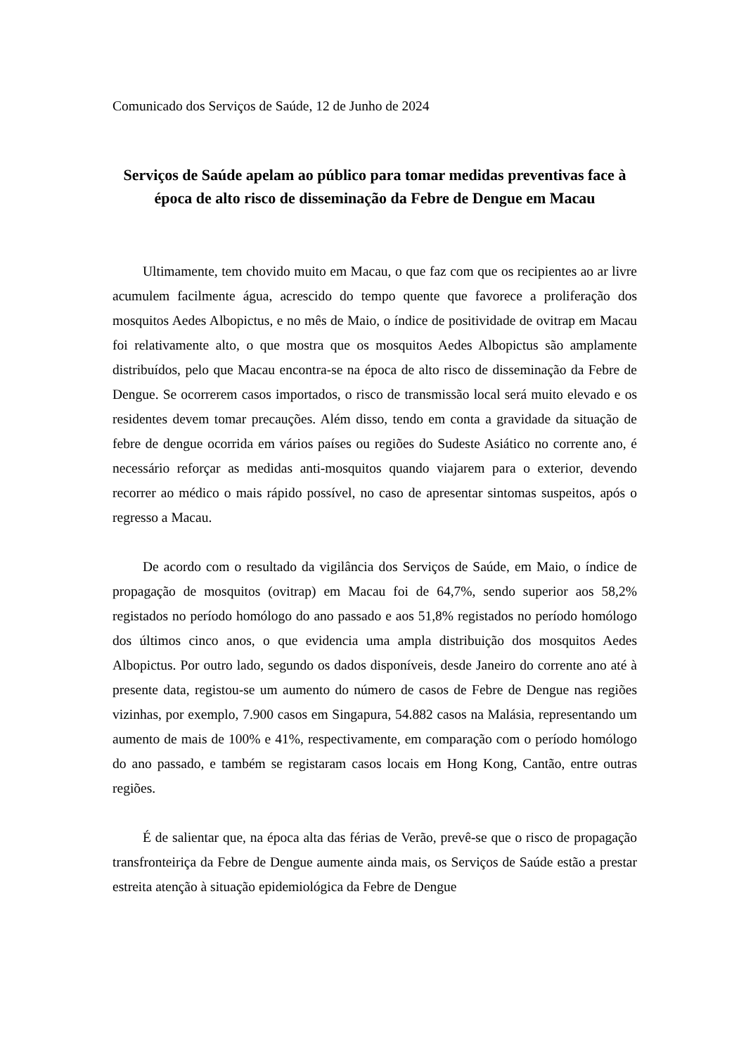Comunicado dos Serviços de Saúde, 12 de Junho de 2024
Serviços de Saúde apelam ao público para tomar medidas preventivas face à época de alto risco de disseminação da Febre de Dengue em Macau
Ultimamente, tem chovido muito em Macau, o que faz com que os recipientes ao ar livre acumulem facilmente água, acrescido do tempo quente que favorece a proliferação dos mosquitos Aedes Albopictus, e no mês de Maio, o índice de positividade de ovitrap em Macau foi relativamente alto, o que mostra que os mosquitos Aedes Albopictus são amplamente distribuídos, pelo que Macau encontra-se na época de alto risco de disseminação da Febre de Dengue. Se ocorrerem casos importados, o risco de transmissão local será muito elevado e os residentes devem tomar precauções. Além disso, tendo em conta a gravidade da situação de febre de dengue ocorrida em vários países ou regiões do Sudeste Asiático no corrente ano, é necessário reforçar as medidas anti-mosquitos quando viajarem para o exterior, devendo recorrer ao médico o mais rápido possível, no caso de apresentar sintomas suspeitos, após o regresso a Macau.
De acordo com o resultado da vigilância dos Serviços de Saúde, em Maio, o índice de propagação de mosquitos (ovitrap) em Macau foi de 64,7%, sendo superior aos 58,2% registados no período homólogo do ano passado e aos 51,8% registados no período homólogo dos últimos cinco anos, o que evidencia uma ampla distribuição dos mosquitos Aedes Albopictus. Por outro lado, segundo os dados disponíveis, desde Janeiro do corrente ano até à presente data, registou-se um aumento do número de casos de Febre de Dengue nas regiões vizinhas, por exemplo, 7.900 casos em Singapura, 54.882 casos na Malásia, representando um aumento de mais de 100% e 41%, respectivamente, em comparação com o período homólogo do ano passado, e também se registaram casos locais em Hong Kong, Cantão, entre outras regiões.
É de salientar que, na época alta das férias de Verão, prevê-se que o risco de propagação transfronteiriça da Febre de Dengue aumente ainda mais, os Serviços de Saúde estão a prestar estreita atenção à situação epidemiológica da Febre de Dengue